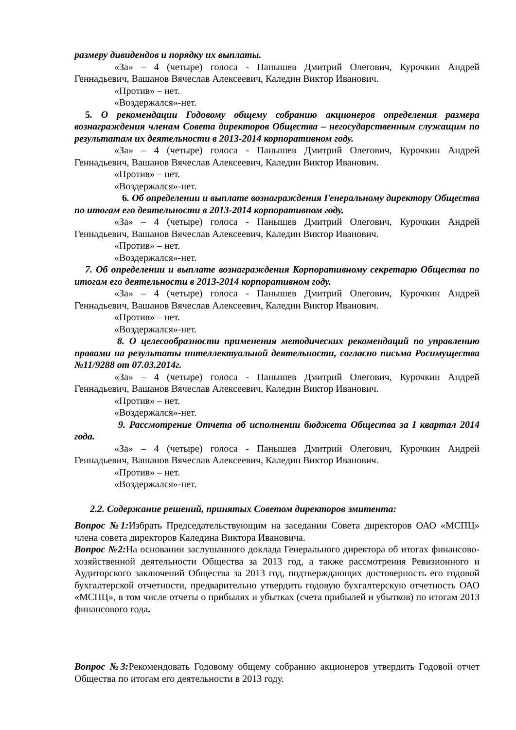размеру дивидендов и порядку их выплаты.
«За» – 4 (четыре) голоса - Панышев Дмитрий Олегович, Курочкин Андрей Геннадьевич, Вашанов Вячеслав Алексеевич, Каледин Виктор Иванович.
«Против» – нет.
«Воздержался»-нет.
5. О рекомендации Годовому общему собранию акционеров определения размера вознаграждения членам Совета директоров Общества – негосударственным служащим по результатам их деятельности в 2013-2014 корпоративном году.
«За» – 4 (четыре) голоса - Панышев Дмитрий Олегович, Курочкин Андрей Геннадьевич, Вашанов Вячеслав Алексеевич, Каледин Виктор Иванович.
«Против» – нет.
«Воздержался»-нет.
6. Об определении и выплате вознаграждения Генеральному директору Общества по итогам его деятельности в 2013-2014 корпоративном году.
«За» – 4 (четыре) голоса - Панышев Дмитрий Олегович, Курочкин Андрей Геннадьевич, Вашанов Вячеслав Алексеевич, Каледин Виктор Иванович.
«Против» – нет.
«Воздержался»-нет.
7. Об определении и выплате вознаграждения Корпоративному секретарю Общества по итогам его деятельности в 2013-2014 корпоративном году.
«За» – 4 (четыре) голоса - Панышев Дмитрий Олегович, Курочкин Андрей Геннадьевич, Вашанов Вячеслав Алексеевич, Каледин Виктор Иванович.
«Против» – нет.
«Воздержался»-нет.
8. О целесообразности применения методических рекомендаций по управлению правами на результаты интеллектуальной деятельности, согласно письма Росимущества №11/9288 от 07.03.2014г.
«За» – 4 (четыре) голоса - Панышев Дмитрий Олегович, Курочкин Андрей Геннадьевич, Вашанов Вячеслав Алексеевич, Каледин Виктор Иванович.
«Против» – нет.
«Воздержался»-нет.
9. Рассмотрение Отчета об исполнении бюджета Общества за I квартал 2014 года.
«За» – 4 (четыре) голоса - Панышев Дмитрий Олегович, Курочкин Андрей Геннадьевич, Вашанов Вячеслав Алексеевич, Каледин Виктор Иванович.
«Против» – нет.
«Воздержался»-нет.
2.2. Содержание решений, принятых Советом директоров эмитента:
Вопрос №1: Избрать Председательствующим на заседании Совета директоров ОАО «МСПЦ» члена совета директоров Каледина Виктора Ивановича.
Вопрос №2: На основании заслушанного доклада Генерального директора об итогах финансово-хозяйственной деятельности Общества за 2013 год, а также рассмотрения Ревизионного и Аудиторского заключений Общества за 2013 год, подтверждающих достоверность его годовой бухгалтерской отчетности, предварительно утвердить годовую бухгалтерскую отчетность ОАО «МСПЦ», в том числе отчеты о прибылях и убытках (счета прибылей и убытков) по итогам 2013 финансового года.
Вопрос №3: Рекомендовать Годовому общему собранию акционеров утвердить Годовой отчет Общества по итогам его деятельности в 2013 году.